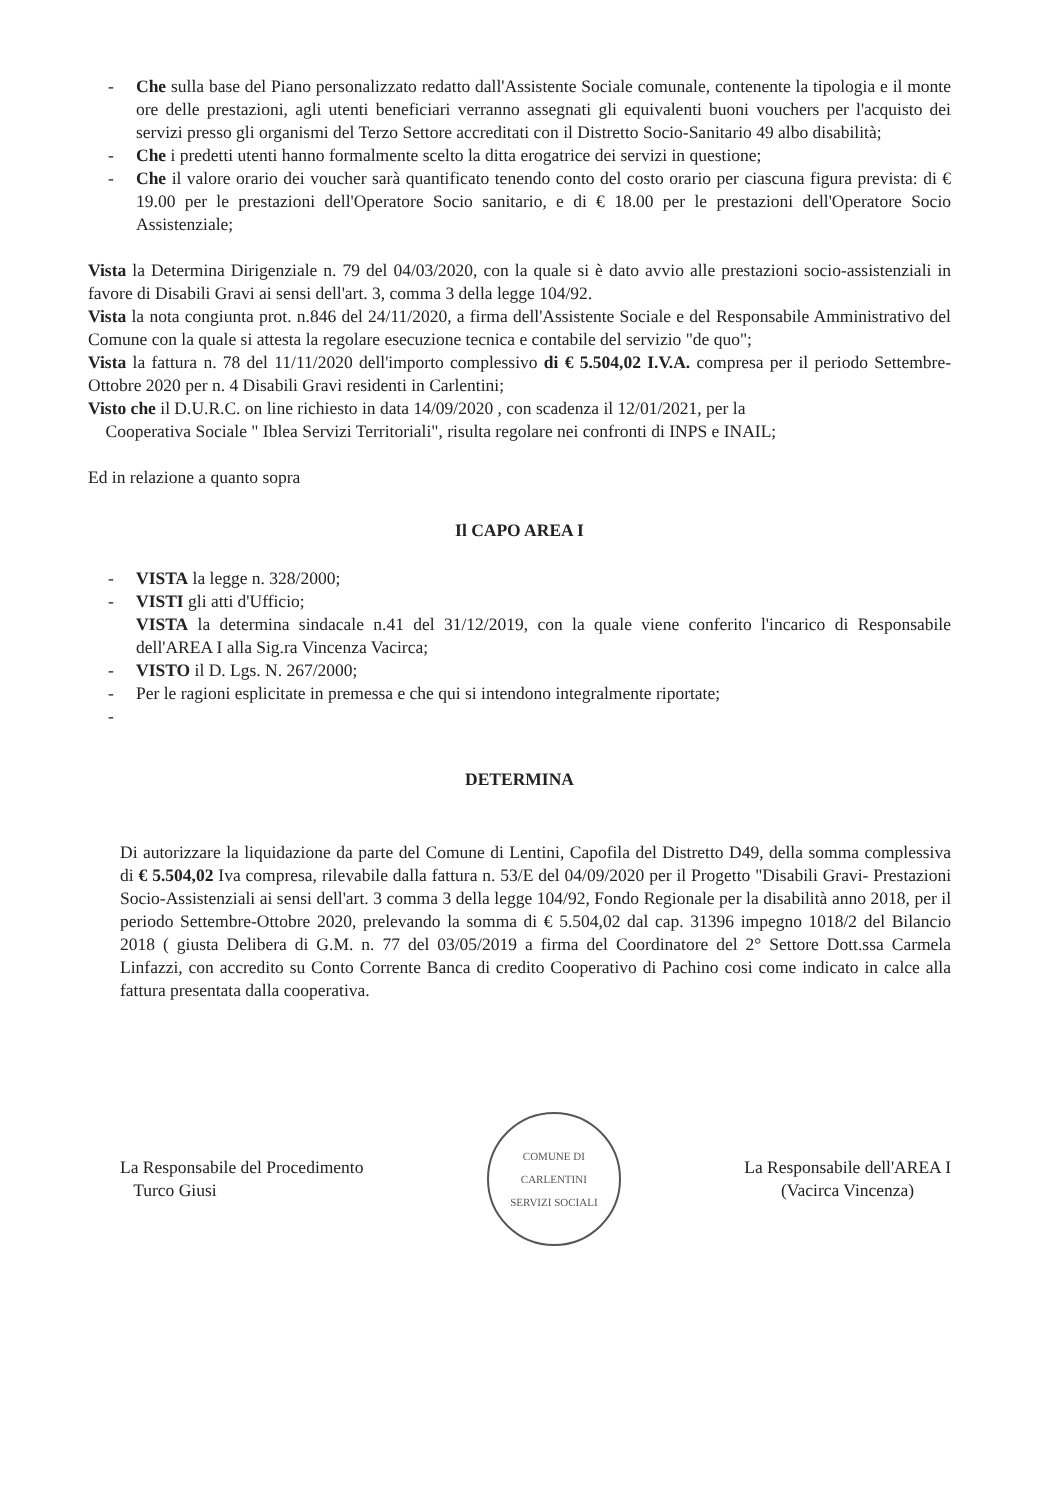- Che sulla base del Piano personalizzato redatto dall'Assistente Sociale comunale, contenente la tipologia e il monte ore delle prestazioni, agli utenti beneficiari verranno assegnati gli equivalenti buoni vouchers per l'acquisto dei servizi presso gli organismi del Terzo Settore accreditati con il Distretto Socio-Sanitario 49 albo disabilità;
- Che i predetti utenti hanno formalmente scelto la ditta erogatrice dei servizi in questione;
- Che il valore orario dei voucher sarà quantificato tenendo conto del costo orario per ciascuna figura prevista: di € 19.00 per le prestazioni dell'Operatore Socio sanitario, e di € 18.00 per le prestazioni dell'Operatore Socio Assistenziale;
Vista la Determina Dirigenziale n. 79 del 04/03/2020, con la quale si è dato avvio alle prestazioni socio-assistenziali in favore di Disabili Gravi ai sensi dell'art. 3, comma 3 della legge 104/92.
Vista la nota congiunta prot. n.846 del 24/11/2020, a firma dell'Assistente Sociale e del Responsabile Amministrativo del Comune con la quale si attesta la regolare esecuzione tecnica e contabile del servizio "de quo";
Vista la fattura n. 78 del 11/11/2020 dell'importo complessivo di € 5.504,02 I.V.A. compresa per il periodo Settembre-Ottobre 2020 per n. 4 Disabili Gravi residenti in Carlentini;
Visto che il D.U.R.C. on line richiesto in data 14/09/2020 , con scadenza il 12/01/2021, per la
Cooperativa Sociale " Iblea Servizi Territoriali", risulta regolare nei confronti di INPS e INAIL;
Ed in relazione a quanto sopra
Il CAPO AREA I
- VISTA la legge n. 328/2000;
- VISTI gli atti d'Ufficio;
VISTA la determina sindacale n.41 del 31/12/2019, con la quale viene conferito l'incarico di Responsabile dell'AREA I alla Sig.ra Vincenza Vacirca;
- VISTO il D. Lgs. N. 267/2000;
- Per le ragioni esplicitate in premessa e che qui si intendono integralmente riportate;
-
DETERMINA
Di autorizzare la liquidazione da parte del Comune di Lentini, Capofila del Distretto D49, della somma complessiva di € 5.504,02 Iva compresa, rilevabile dalla fattura n. 53/E del 04/09/2020 per il Progetto "Disabili Gravi- Prestazioni Socio-Assistenziali ai sensi dell'art. 3 comma 3 della legge 104/92, Fondo Regionale per la disabilità anno 2018, per il periodo Settembre-Ottobre 2020, prelevando la somma di € 5.504,02 dal cap. 31396 impegno 1018/2 del Bilancio 2018 ( giusta Delibera di G.M. n. 77 del 03/05/2019 a firma del Coordinatore del 2° Settore Dott.ssa Carmela Linfazzi, con accredito su Conto Corrente Banca di credito Cooperativo di Pachino cosi come indicato in calce alla fattura presentata dalla cooperativa.
La Responsabile del Procedimento
Turco Giusi
COMUNE DI CARLENTINI
SERVIZI SOCIALI
La Responsabile dell'AREA I
(Vacirca Vincenza)